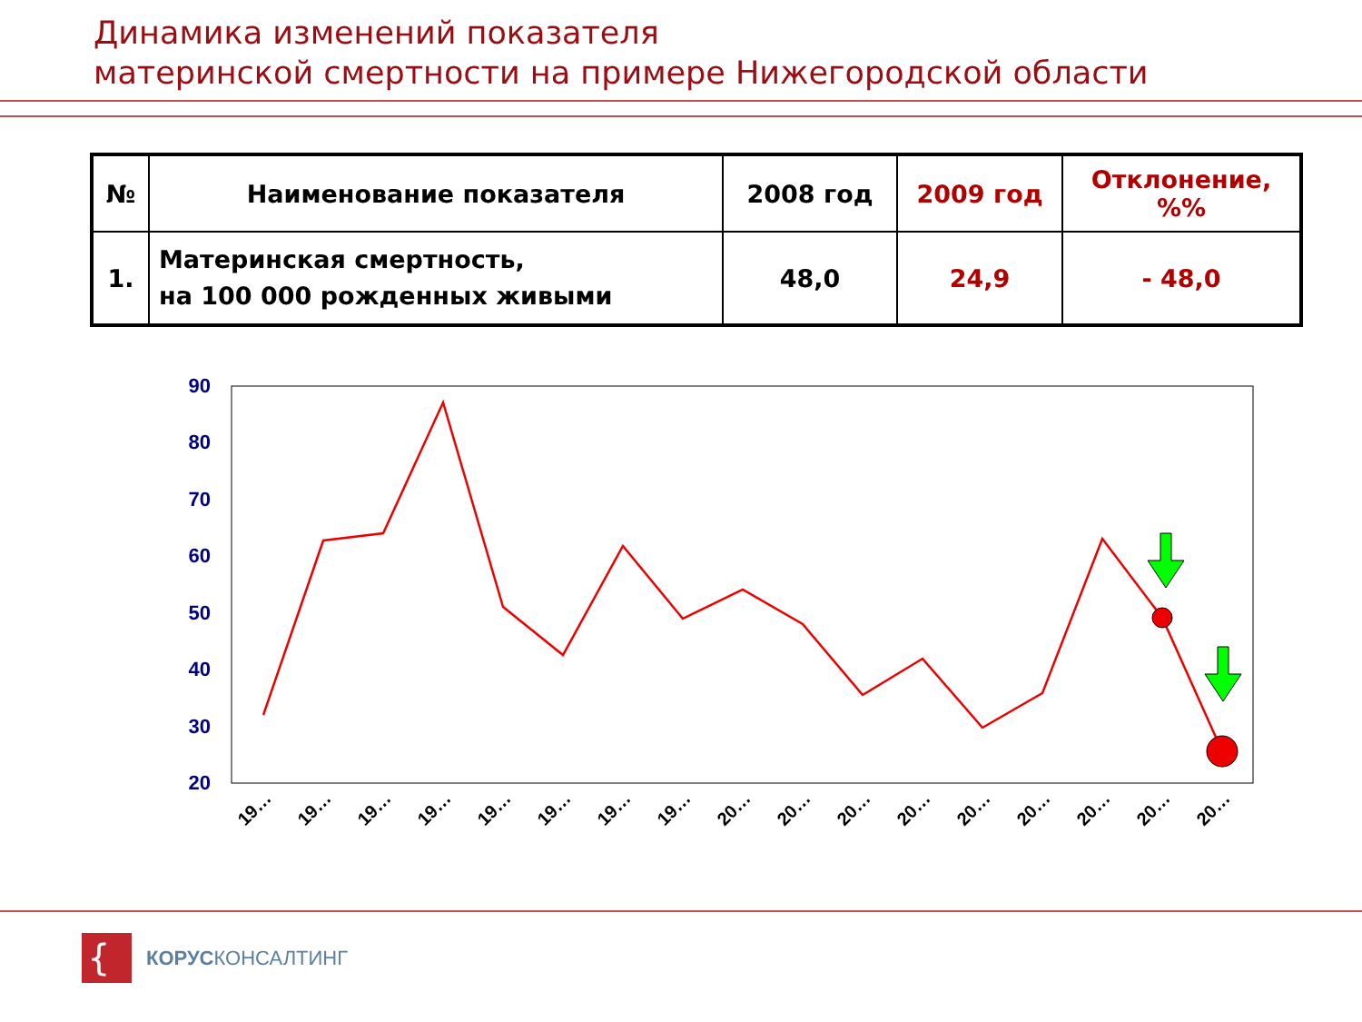Динамика изменений показателя
материнской смертности на примере Нижегородской области
| № | Наименование показателя | 2008 год | 2009 год | Отклонение, %% |
| --- | --- | --- | --- | --- |
| 1. | Материнская смертность, на 100 000 рожденных живыми | 48,0 | 24,9 | - 48,0 |
90
80
70
60
50
40
30
20
19…
19…
19…
19…
19…
19…
19…
19…
20…
20…
20…
20…
20…
20…
20…
20…
20…
{
КОРУСКОНСАЛТИНГ